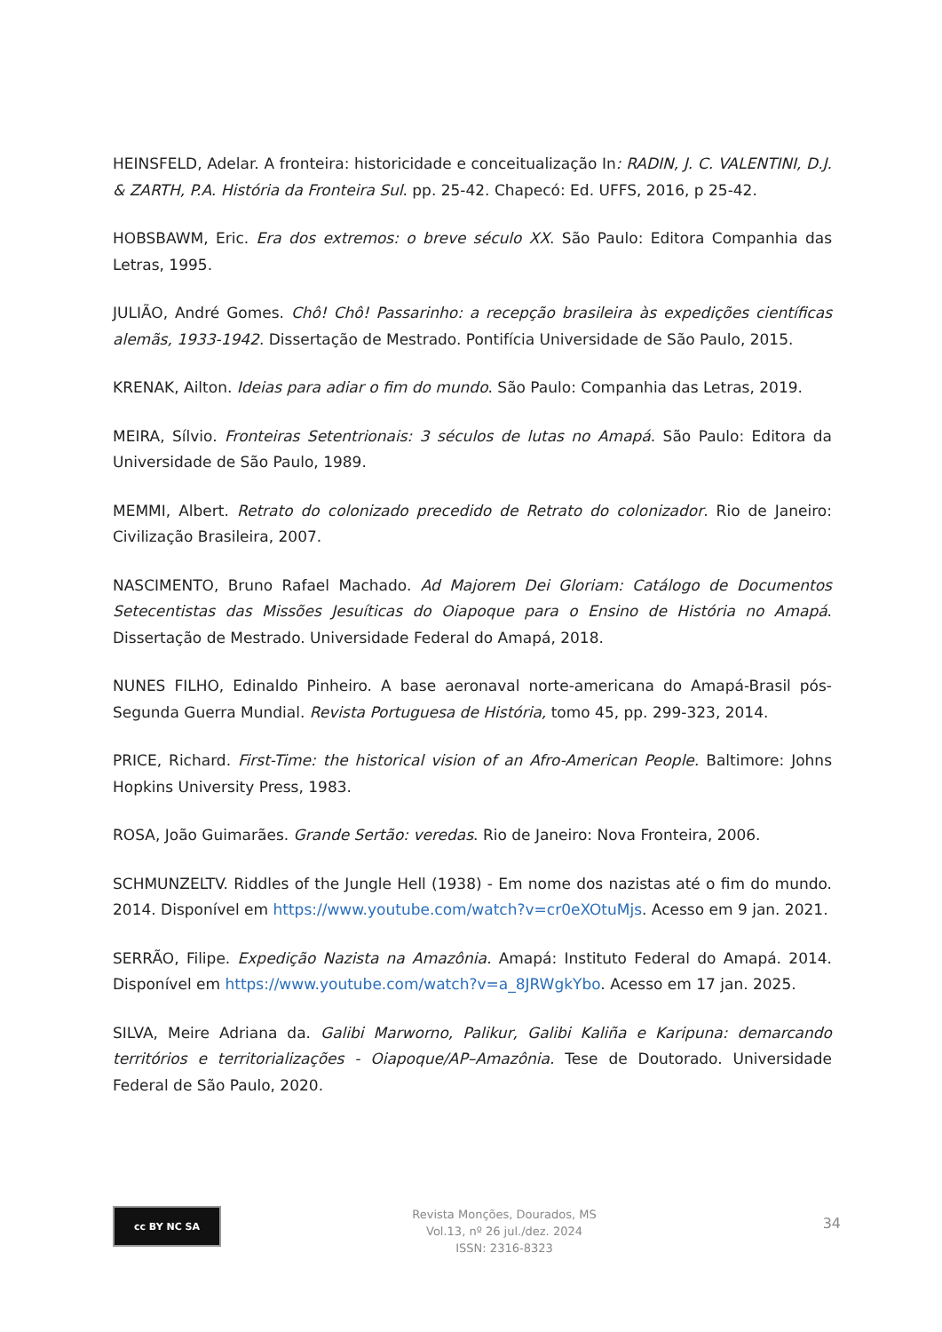HEINSFELD, Adelar. A fronteira: historicidade e conceitualização In: RADIN, J. C. VALENTINI, D.J. & ZARTH, P.A. História da Fronteira Sul. pp. 25-42. Chapecó: Ed. UFFS, 2016, p 25-42.
HOBSBAWM, Eric. Era dos extremos: o breve século XX. São Paulo: Editora Companhia das Letras, 1995.
JULIÃO, André Gomes. Chô! Chô! Passarinho: a recepção brasileira às expedições científicas alemãs, 1933-1942. Dissertação de Mestrado. Pontifícia Universidade de São Paulo, 2015.
KRENAK, Ailton. Ideias para adiar o fim do mundo. São Paulo: Companhia das Letras, 2019.
MEIRA, Sílvio. Fronteiras Setentrionais: 3 séculos de lutas no Amapá. São Paulo: Editora da Universidade de São Paulo, 1989.
MEMMI, Albert. Retrato do colonizado precedido de Retrato do colonizador. Rio de Janeiro: Civilização Brasileira, 2007.
NASCIMENTO, Bruno Rafael Machado. Ad Majorem Dei Gloriam: Catálogo de Documentos Setecentistas das Missões Jesuíticas do Oiapoque para o Ensino de História no Amapá. Dissertação de Mestrado. Universidade Federal do Amapá, 2018.
NUNES FILHO, Edinaldo Pinheiro. A base aeronaval norte-americana do Amapá-Brasil pós-Segunda Guerra Mundial. Revista Portuguesa de História, tomo 45, pp. 299-323, 2014.
PRICE, Richard. First-Time: the historical vision of an Afro-American People. Baltimore: Johns Hopkins University Press, 1983.
ROSA, João Guimarães. Grande Sertão: veredas. Rio de Janeiro: Nova Fronteira, 2006.
SCHMUNZELTV. Riddles of the Jungle Hell (1938) - Em nome dos nazistas até o fim do mundo. 2014. Disponível em https://www.youtube.com/watch?v=cr0eXOtuMjs. Acesso em 9 jan. 2021.
SERRÃO, Filipe. Expedição Nazista na Amazônia. Amapá: Instituto Federal do Amapá. 2014. Disponível em https://www.youtube.com/watch?v=a_8JRWgkYbo. Acesso em 17 jan. 2025.
SILVA, Meire Adriana da. Galibi Marworno, Palikur, Galibi Kaliña e Karipuna: demarcando territórios e territorializações - Oiapoque/AP–Amazônia. Tese de Doutorado. Universidade Federal de São Paulo, 2020.
cc BY NC SA
Revista Monções, Dourados, MS
Vol.13, nº 26 jul./dez. 2024
ISSN: 2316-8323
34